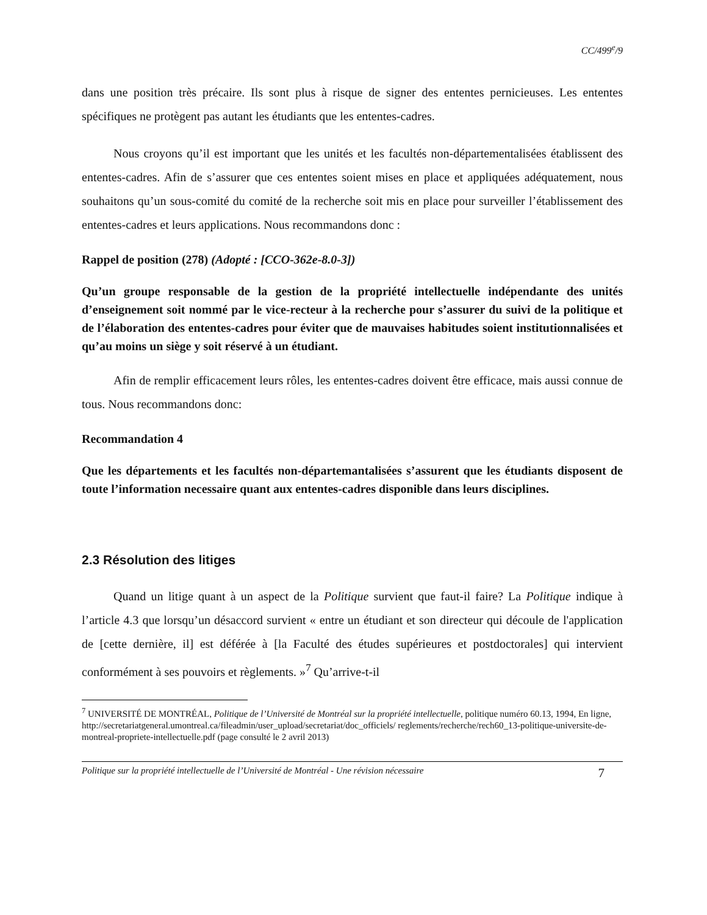CC/499<sup>e</sup>/9
dans une position très précaire. Ils sont plus à risque de signer des ententes pernicieuses. Les ententes spécifiques ne protègent pas autant les étudiants que les ententes-cadres.
Nous croyons qu’il est important que les unités et les facultés non-départementalisées établissent des ententes-cadres. Afin de s’assurer que ces ententes soient mises en place et appliquées adéquatement, nous souhaitons qu’un sous-comité du comité de la recherche soit mis en place pour surveiller l’établissement des ententes-cadres et leurs applications. Nous recommandons donc :
Rappel de position (278) (Adopté : [CCO-362e-8.0-3])
Qu’un groupe responsable de la gestion de la propriété intellectuelle indépendante des unités d’enseignement soit nommé par le vice-recteur à la recherche pour s’assurer du suivi de la politique et de l’élaboration des ententes-cadres pour éviter que de mauvaises habitudes soient institutionnalisées et qu’au moins un siège y soit réservé à un étudiant.
Afin de remplir efficacement leurs rôles, les ententes-cadres doivent être efficace, mais aussi connue de tous. Nous recommandons donc:
Recommandation 4
Que les départements et les facultés non-départemantalisées s’assurent que les étudiants disposent de toute l’information necessaire quant aux ententes-cadres disponible dans leurs disciplines.
2.3 Résolution des litiges
Quand un litige quant à un aspect de la Politique survient que faut-il faire? La Politique indique à l’article 4.3 que lorsqu’un désaccord survient « entre un étudiant et son directeur qui découle de l'application de [cette dernière, il] est déférée à [la Faculté des études supérieures et postdoctorales] qui intervient conformément à ses pouvoirs et règlements. »<sup>7</sup> Qu’arrive-t-il
<sup>7</sup> UNIVERSITÉ DE MONTRÉAL, Politique de l’Université de Montréal sur la propriété intellectuelle, politique numéro 60.13, 1994, En ligne, http://secretariatgeneral.umontreal.ca/fileadmin/user_upload/secretariat/doc_officiels/ reglements/recherche/rech60_13-politique-universite-de-montreal-propriete-intellectuelle.pdf (page consulté le 2 avril 2013)
Politique sur la propriété intellectuelle de l’Université de Montréal - Une révision nécessaire 7